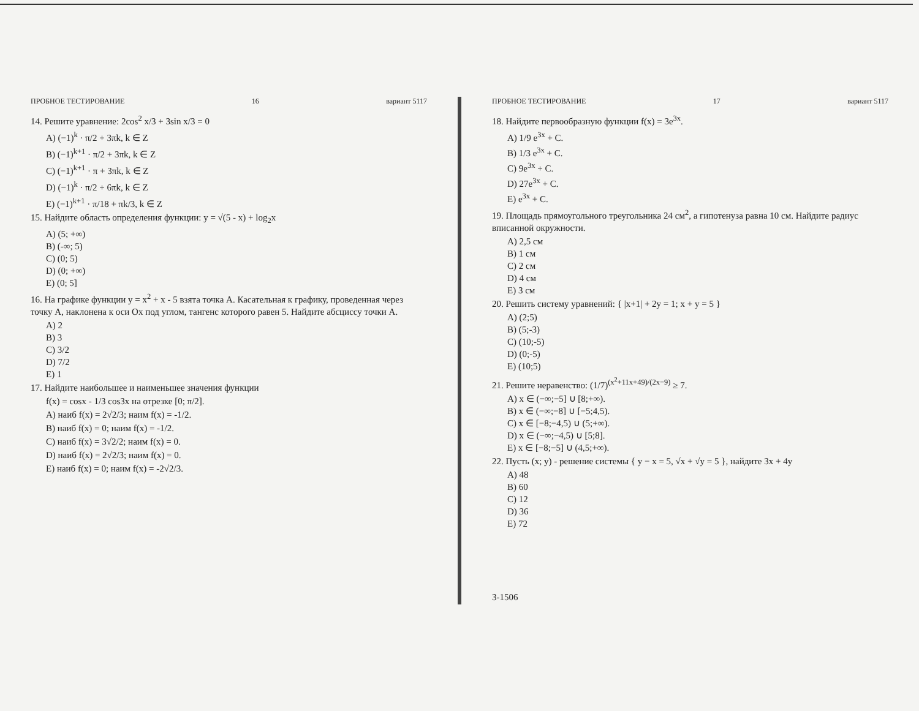ПРОБНОЕ ТЕСТИРОВАНИЕ 16 вариант 5117
14. Решите уравнение: 2cos<sup>2</sup> x/3 + 3sin x/3 = 0
A) (−1)<sup>k</sup> · π/2 + 3πk, k ∈ Z
B) (−1)<sup>k+1</sup> · π/2 + 3πk, k ∈ Z
C) (−1)<sup>k+1</sup> · π + 3πk, k ∈ Z
D) (−1)<sup>k</sup> · π/2 + 6πk, k ∈ Z
E) (−1)<sup>k+1</sup> · π/18 + πk/3, k ∈ Z
15. Найдите область определения функции: y = √(5 - x) + log<sub>2</sub>x
A) (5; +∞)
B) (-∞; 5)
C) (0; 5)
D) (0; +∞)
E) (0; 5]
16. На графике функции y = x<sup>2</sup> + x - 5 взята точка A. Касательная к графику, проведенная через точку A, наклонена к оси Ox под углом, тангенс которого равен 5. Найдите абсциссу точки A.
A) 2
B) 3
C) 3/2
D) 7/2
E) 1
17. Найдите наибольшее и наименьшее значения функции
f(x) = cosx - 1/3 cos3x на отрезке [0; π/2].
A) наиб f(x) = 2√2/3; наим f(x) = -1/2.
B) наиб f(x) = 0; наим f(x) = -1/2.
C) наиб f(x) = 3√2/2; наим f(x) = 0.
D) наиб f(x) = 2√2/3; наим f(x) = 0.
E) наиб f(x) = 0; наим f(x) = -2√2/3.
ПРОБНОЕ ТЕСТИРОВАНИЕ 17 вариант 5117
18. Найдите первообразную функции f(x) = 3e<sup>3x</sup>.
A) 1/9 e<sup>3x</sup> + C.
B) 1/3 e<sup>3x</sup> + C.
C) 9e<sup>3x</sup> + C.
D) 27e<sup>3x</sup> + C.
E) e<sup>3x</sup> + C.
19. Площадь прямоугольного треугольника 24 см<sup>2</sup>, а гипотенуза равна 10 см. Найдите радиус вписанной окружности.
A) 2,5 см
B) 1 см
C) 2 см
D) 4 см
E) 3 см
20. Решить систему уравнений: { |x+1| + 2y = 1; x + y = 5 }
A) (2;5)
B) (5;-3)
C) (10;-5)
D) (0;-5)
E) (10;5)
21. Решите неравенство: (1/7)<sup>(x<sup>2</sup>+11x+49)/(2x−9)</sup> ≥ 7.
A) x ∈ (−∞;−5] ∪ [8;+∞).
B) x ∈ (−∞;−8] ∪ [−5;4,5).
C) x ∈ [−8;−4,5) ∪ (5;+∞).
D) x ∈ (−∞;−4,5) ∪ [5;8].
E) x ∈ [−8;−5] ∪ (4,5;+∞).
22. Пусть (x; y) - решение системы { y − x = 5, √x + √y = 5 }, найдите 3x + 4y
A) 48
B) 60
C) 12
D) 36
E) 72
3-1506